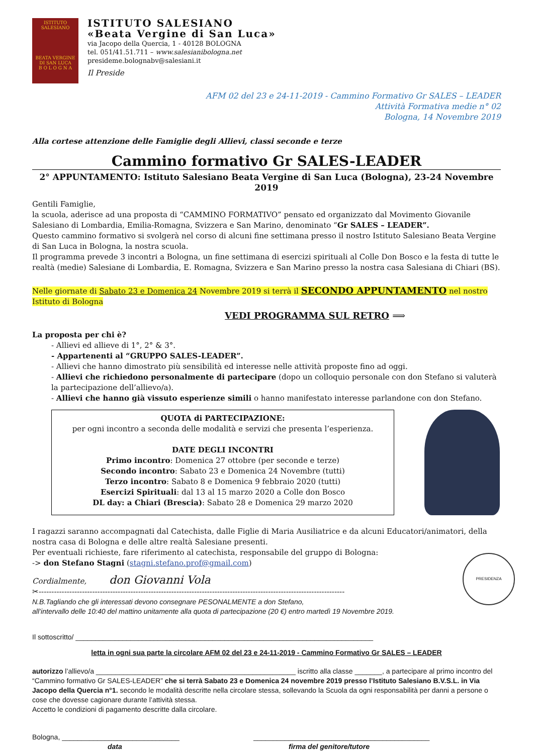ISTITUTO SALESIANO
BEATA VERGINE DI SAN LUCA
B O L O G N A
ISTITUTO SALESIANO
«Beata Vergine di San Luca»
via Jacopo della Quercia, 1 - 40128 BOLOGNA
tel. 051/41.51.711 – www.salesianibologna.net
presideme.bolognabv@salesiani.it
Il Preside
AFM 02 del 23 e 24-11-2019 - Cammino Formativo Gr SALES – LEADER
Attività Formativa medie n° 02
Bologna, 14 Novembre 2019
Alla cortese attenzione delle Famiglie degli Allievi, classi seconde e terze
Cammino formativo Gr SALES-LEADER
2° APPUNTAMENTO: Istituto Salesiano Beata Vergine di San Luca (Bologna), 23-24 Novembre 2019
Gentili Famiglie,
la scuola, aderisce ad una proposta di “CAMMINO FORMATIVO” pensato ed organizzato dal Movimento Giovanile Salesiano di Lombardia, Emilia-Romagna, Svizzera e San Marino, denominato “Gr SALES – LEADER”.
Questo cammino formativo si svolgerà nel corso di alcuni fine settimana presso il nostro Istituto Salesiano Beata Vergine di San Luca in Bologna, la nostra scuola.
Il programma prevede 3 incontri a Bologna, un fine settimana di esercizi spirituali al Colle Don Bosco e la festa di tutte le realtà (medie) Salesiane di Lombardia, E. Romagna, Svizzera e San Marino presso la nostra casa Salesiana di Chiari (BS).
Nelle giornate di Sabato 23 e Domenica 24 Novembre 2019 si terrà il SECONDO APPUNTAMENTO nel nostro Istituto di Bologna
VEDI PROGRAMMA SUL RETRO ⟹
La proposta per chi è?
- Allievi ed allieve di 1°, 2° & 3°.
- Appartenenti al “GRUPPO SALES-LEADER”.
- Allievi che hanno dimostrato più sensibilità ed interesse nelle attività proposte fino ad oggi.
- Allievi che richiedono personalmente di partecipare (dopo un colloquio personale con don Stefano si valuterà la partecipazione dell’allievo/a).
- Allievi che hanno già vissuto esperienze simili o hanno manifestato interesse parlandone con don Stefano.
QUOTA di PARTECIPAZIONE:
per ogni incontro a seconda delle modalità e servizi che presenta l’esperienza.
DATE DEGLI INCONTRI
Primo incontro: Domenica 27 ottobre (per seconde e terze)
Secondo incontro: Sabato 23 e Domenica 24 Novembre (tutti)
Terzo incontro: Sabato 8 e Domenica 9 febbraio 2020 (tutti)
Esercizi Spirituali: dal 13 al 15 marzo 2020 a Colle don Bosco
DL day: a Chiari (Brescia): Sabato 28 e Domenica 29 marzo 2020
I ragazzi saranno accompagnati dal Catechista, dalle Figlie di Maria Ausiliatrice e da alcuni Educatori/animatori, della nostra casa di Bologna e delle altre realtà Salesiane presenti.
Per eventuali richieste, fare riferimento al catechista, responsabile del gruppo di Bologna:
-> don Stefano Stagni (stagni.stefano.prof@gmail.com)
Cordialmente, don Giovanni Vola
✂------------------------------------------------------------------------------------------------------------------------
N.B.Tagliando che gli interessati devono consegnare PESONALMENTE a don Stefano,
all’intervallo delle 10:40 del mattino unitamente alla quota di partecipazione (20 €) entro martedì 19 Novembre 2019.
Il sottoscritto/ ____________________________________________________________________________
letta in ogni sua parte la circolare AFM 02 del 23 e 24-11-2019 - Cammino Formativo Gr SALES – LEADER
autorizzo l’allievo/a ___________________________________________________ iscritto alla classe _______, a partecipare al primo incontro del “Cammino formativo Gr SALES-LEADER” che si terrà Sabato 23 e Domenica 24 novembre 2019 presso l’Istituto Salesiano B.V.S.L. in Via Jacopo della Quercia n°1. secondo le modalità descritte nella circolare stessa, sollevando la Scuola da ogni responsabilità per danni a persone o cose che dovesse cagionare durante l’attività stessa.
Accetto le condizioni di pagamento descritte dalla circolare.
Bologna, ______________________________
data
_____________________________________________
firma del genitore/tutore
PRESIDENZA